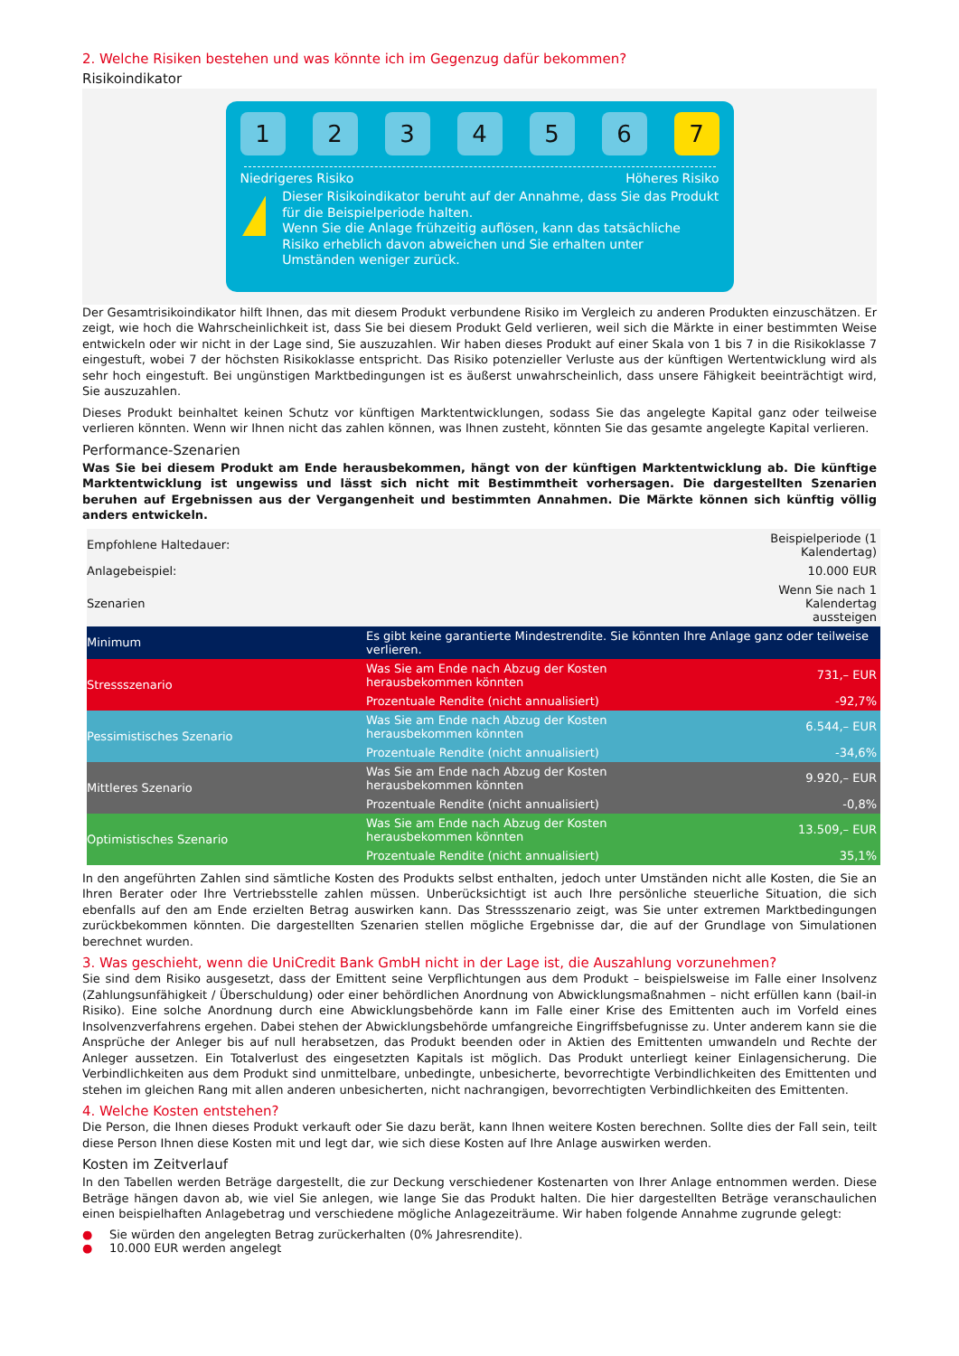2. Welche Risiken bestehen und was könnte ich im Gegenzug dafür bekommen?
Risikoindikator
1 2 3 4 5 6 7
Niedrigeres Risiko Höheres Risiko
!
Dieser Risikoindikator beruht auf der Annahme, dass Sie das Produkt für die Beispielperiode halten.
Wenn Sie die Anlage frühzeitig auflösen, kann das tatsächliche Risiko erheblich davon abweichen und Sie erhalten unter Umständen weniger zurück.
Der Gesamtrisikoindikator hilft Ihnen, das mit diesem Produkt verbundene Risiko im Vergleich zu anderen Produkten einzuschätzen. Er zeigt, wie hoch die Wahrscheinlichkeit ist, dass Sie bei diesem Produkt Geld verlieren, weil sich die Märkte in einer bestimmten Weise entwickeln oder wir nicht in der Lage sind, Sie auszuzahlen. Wir haben dieses Produkt auf einer Skala von 1 bis 7 in die Risikoklasse 7 eingestuft, wobei 7 der höchsten Risikoklasse entspricht. Das Risiko potenzieller Verluste aus der künftigen Wertentwicklung wird als sehr hoch eingestuft. Bei ungünstigen Marktbedingungen ist es äußerst unwahrscheinlich, dass unsere Fähigkeit beeinträchtigt wird, Sie auszuzahlen.
Dieses Produkt beinhaltet keinen Schutz vor künftigen Marktentwicklungen, sodass Sie das angelegte Kapital ganz oder teilweise verlieren könnten. Wenn wir Ihnen nicht das zahlen können, was Ihnen zusteht, könnten Sie das gesamte angelegte Kapital verlieren.
Performance-Szenarien
Was Sie bei diesem Produkt am Ende herausbekommen, hängt von der künftigen Marktentwicklung ab. Die künftige Marktentwicklung ist ungewiss und lässt sich nicht mit Bestimmtheit vorhersagen. Die dargestellten Szenarien beruhen auf Ergebnissen aus der Vergangenheit und bestimmten Annahmen. Die Märkte können sich künftig völlig anders entwickeln.
| Empfohlene Haltedauer: | | Beispielperiode (1 Kalendertag) |
| Anlagebeispiel: | | 10.000 EUR |
| Szenarien | | Wenn Sie nach 1 Kalendertag aussteigen |
| Minimum | Es gibt keine garantierte Mindestrendite. Sie könnten Ihre Anlage ganz oder teilweise verlieren. | |
| Stressszenario | Was Sie am Ende nach Abzug der Kosten herausbekommen könnten | 731,– EUR |
| | Prozentuale Rendite (nicht annualisiert) | -92,7% |
| Pessimistisches Szenario | Was Sie am Ende nach Abzug der Kosten herausbekommen könnten | 6.544,– EUR |
| | Prozentuale Rendite (nicht annualisiert) | -34,6% |
| Mittleres Szenario | Was Sie am Ende nach Abzug der Kosten herausbekommen könnten | 9.920,– EUR |
| | Prozentuale Rendite (nicht annualisiert) | -0,8% |
| Optimistisches Szenario | Was Sie am Ende nach Abzug der Kosten herausbekommen könnten | 13.509,– EUR |
| | Prozentuale Rendite (nicht annualisiert) | 35,1% |
In den angeführten Zahlen sind sämtliche Kosten des Produkts selbst enthalten, jedoch unter Umständen nicht alle Kosten, die Sie an Ihren Berater oder Ihre Vertriebsstelle zahlen müssen. Unberücksichtigt ist auch Ihre persönliche steuerliche Situation, die sich ebenfalls auf den am Ende erzielten Betrag auswirken kann. Das Stressszenario zeigt, was Sie unter extremen Marktbedingungen zurückbekommen könnten. Die dargestellten Szenarien stellen mögliche Ergebnisse dar, die auf der Grundlage von Simulationen berechnet wurden.
3. Was geschieht, wenn die UniCredit Bank GmbH nicht in der Lage ist, die Auszahlung vorzunehmen?
Sie sind dem Risiko ausgesetzt, dass der Emittent seine Verpflichtungen aus dem Produkt – beispielsweise im Falle einer Insolvenz (Zahlungsunfähigkeit / Überschuldung) oder einer behördlichen Anordnung von Abwicklungsmaßnahmen – nicht erfüllen kann (bail-in Risiko). Eine solche Anordnung durch eine Abwicklungsbehörde kann im Falle einer Krise des Emittenten auch im Vorfeld eines Insolvenzverfahrens ergehen. Dabei stehen der Abwicklungsbehörde umfangreiche Eingriffsbefugnisse zu. Unter anderem kann sie die Ansprüche der Anleger bis auf null herabsetzen, das Produkt beenden oder in Aktien des Emittenten umwandeln und Rechte der Anleger aussetzen. Ein Totalverlust des eingesetzten Kapitals ist möglich. Das Produkt unterliegt keiner Einlagensicherung. Die Verbindlichkeiten aus dem Produkt sind unmittelbare, unbedingte, unbesicherte, bevorrechtigte Verbindlichkeiten des Emittenten und stehen im gleichen Rang mit allen anderen unbesicherten, nicht nachrangigen, bevorrechtigten Verbindlichkeiten des Emittenten.
4. Welche Kosten entstehen?
Die Person, die Ihnen dieses Produkt verkauft oder Sie dazu berät, kann Ihnen weitere Kosten berechnen. Sollte dies der Fall sein, teilt diese Person Ihnen diese Kosten mit und legt dar, wie sich diese Kosten auf Ihre Anlage auswirken werden.
Kosten im Zeitverlauf
In den Tabellen werden Beträge dargestellt, die zur Deckung verschiedener Kostenarten von Ihrer Anlage entnommen werden. Diese Beträge hängen davon ab, wie viel Sie anlegen, wie lange Sie das Produkt halten. Die hier dargestellten Beträge veranschaulichen einen beispielhaften Anlagebetrag und verschiedene mögliche Anlagezeiträume. Wir haben folgende Annahme zugrunde gelegt:
● Sie würden den angelegten Betrag zurückerhalten (0% Jahresrendite).
● 10.000 EUR werden angelegt